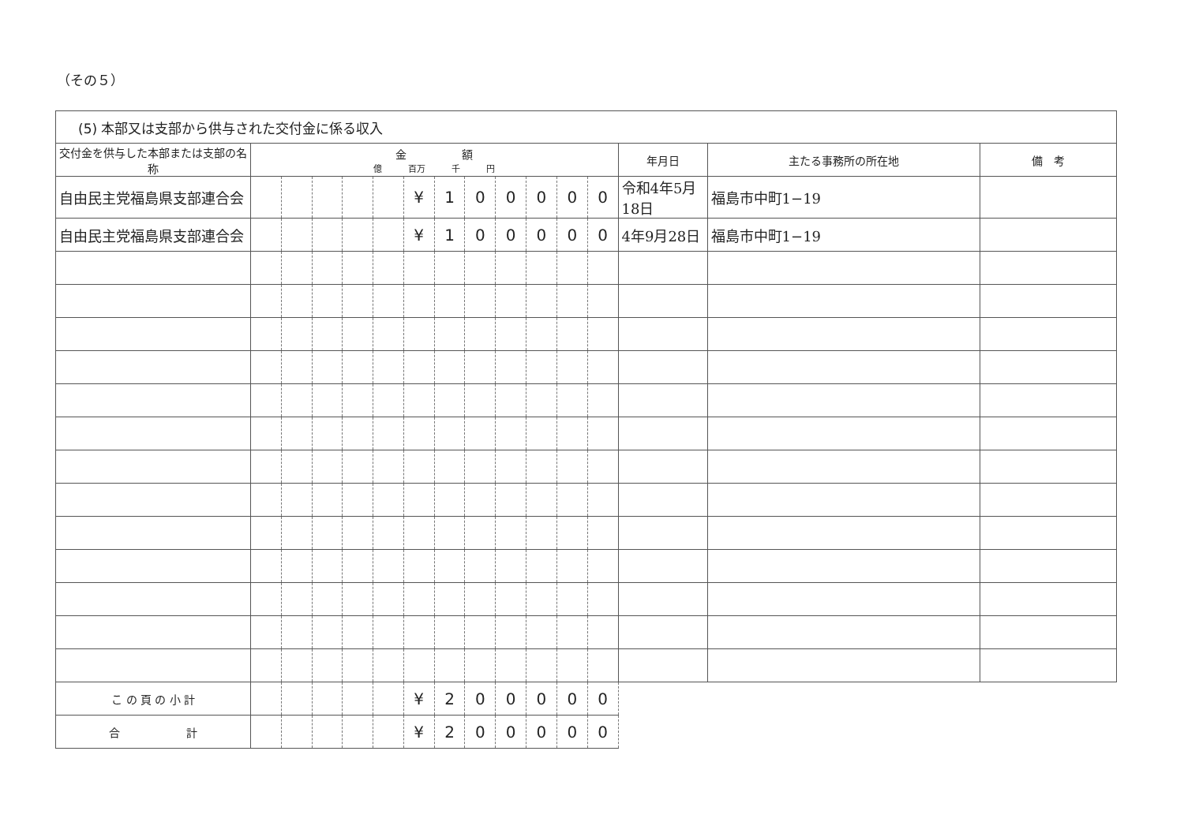（その５）
| (5) 本部又は支部から供与された交付金に係る収入 | | | | | | | | | | | | | | | |
| --- | --- | --- | --- | --- | --- | --- | --- | --- | --- | --- | --- | --- | --- | --- | --- |
| 交付金を供与した本部または支部の名称 | 金 額 億 百万 千 円 | | | | | | | | | | | | 年月日 | 主たる事務所の所在地 | 備 考 |
| 自由民主党福島県支部連合会 | | | | | | ¥ | 1 | 0 | 0 | 0 | 0 | 0 | 令和4年5月18日 | 福島市中町1−19 | |
| 自由民主党福島県支部連合会 | | | | | | ¥ | 1 | 0 | 0 | 0 | 0 | 0 | 4年9月28日 | 福島市中町1−19 | |
| こ の 頁 の 小 計 | | | | | | ¥ | 2 | 0 | 0 | 0 | 0 | 0 | | | |
| 合 計 | | | | | | ¥ | 2 | 0 | 0 | 0 | 0 | 0 | | | |